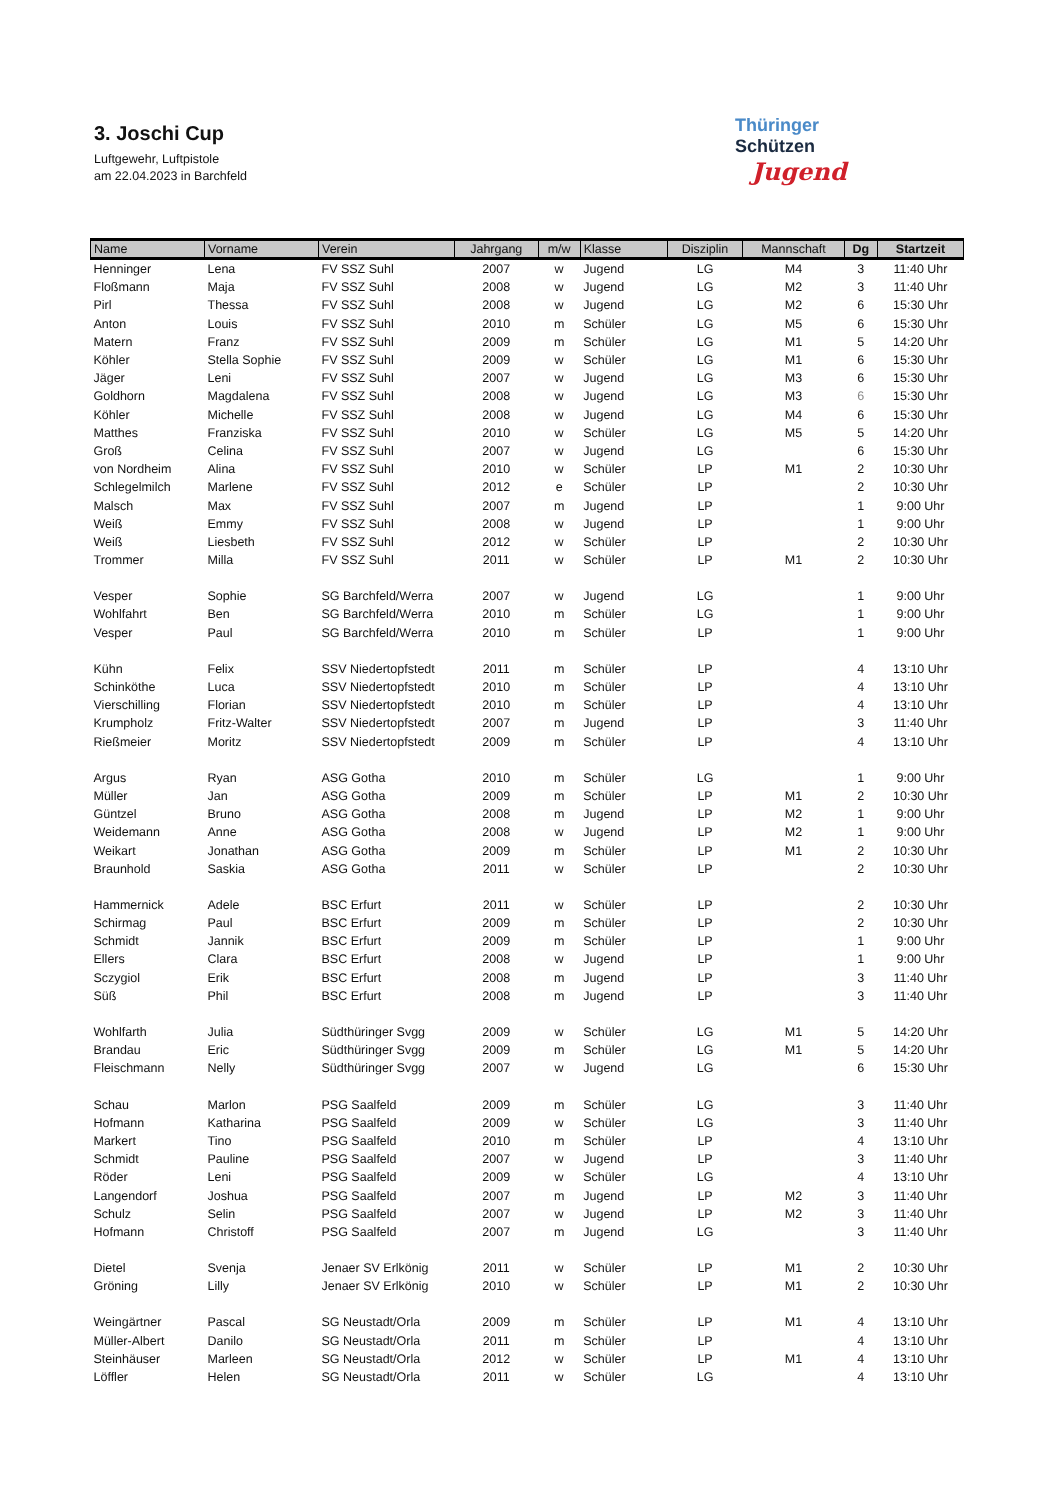3. Joschi Cup
Luftgewehr, Luftpistole
am 22.04.2023 in Barchfeld
Thüringer
Schützen
Jugend
| Name | Vorname | Verein | Jahrgang | m/w | Klasse | Disziplin | Mannschaft | Dg | Startzeit |
| --- | --- | --- | --- | --- | --- | --- | --- | --- | --- |
| Henninger | Lena | FV SSZ Suhl | 2007 | w | Jugend | LG | M4 | 3 | 11:40 Uhr |
| Floßmann | Maja | FV SSZ Suhl | 2008 | w | Jugend | LG | M2 | 3 | 11:40 Uhr |
| Pirl | Thessa | FV SSZ Suhl | 2008 | w | Jugend | LG | M2 | 6 | 15:30 Uhr |
| Anton | Louis | FV SSZ Suhl | 2010 | m | Schüler | LG | M5 | 6 | 15:30 Uhr |
| Matern | Franz | FV SSZ Suhl | 2009 | m | Schüler | LG | M1 | 5 | 14:20 Uhr |
| Köhler | Stella Sophie | FV SSZ Suhl | 2009 | w | Schüler | LG | M1 | 6 | 15:30 Uhr |
| Jäger | Leni | FV SSZ Suhl | 2007 | w | Jugend | LG | M3 | 6 | 15:30 Uhr |
| Goldhorn | Magdalena | FV SSZ Suhl | 2008 | w | Jugend | LG | M3 | 6 | 15:30 Uhr |
| Köhler | Michelle | FV SSZ Suhl | 2008 | w | Jugend | LG | M4 | 6 | 15:30 Uhr |
| Matthes | Franziska | FV SSZ Suhl | 2010 | w | Schüler | LG | M5 | 5 | 14:20 Uhr |
| Groß | Celina | FV SSZ Suhl | 2007 | w | Jugend | LG | | 6 | 15:30 Uhr |
| von Nordheim | Alina | FV SSZ Suhl | 2010 | w | Schüler | LP | M1 | 2 | 10:30 Uhr |
| Schlegelmilch | Marlene | FV SSZ Suhl | 2012 | e | Schüler | LP | | 2 | 10:30 Uhr |
| Malsch | Max | FV SSZ Suhl | 2007 | m | Jugend | LP | | 1 | 9:00 Uhr |
| Weiß | Emmy | FV SSZ Suhl | 2008 | w | Jugend | LP | | 1 | 9:00 Uhr |
| Weiß | Liesbeth | FV SSZ Suhl | 2012 | w | Schüler | LP | | 2 | 10:30 Uhr |
| Trommer | Milla | FV SSZ Suhl | 2011 | w | Schüler | LP | M1 | 2 | 10:30 Uhr |
| Vesper | Sophie | SG Barchfeld/Werra | 2007 | w | Jugend | LG | | 1 | 9:00 Uhr |
| Wohlfahrt | Ben | SG Barchfeld/Werra | 2010 | m | Schüler | LG | | 1 | 9:00 Uhr |
| Vesper | Paul | SG Barchfeld/Werra | 2010 | m | Schüler | LP | | 1 | 9:00 Uhr |
| Kühn | Felix | SSV Niedertopfstedt | 2011 | m | Schüler | LP | | 4 | 13:10 Uhr |
| Schinköthe | Luca | SSV Niedertopfstedt | 2010 | m | Schüler | LP | | 4 | 13:10 Uhr |
| Vierschilling | Florian | SSV Niedertopfstedt | 2010 | m | Schüler | LP | | 4 | 13:10 Uhr |
| Krumpholz | Fritz-Walter | SSV Niedertopfstedt | 2007 | m | Jugend | LP | | 3 | 11:40 Uhr |
| Rießmeier | Moritz | SSV Niedertopfstedt | 2009 | m | Schüler | LP | | 4 | 13:10 Uhr |
| Argus | Ryan | ASG Gotha | 2010 | m | Schüler | LG | | 1 | 9:00 Uhr |
| Müller | Jan | ASG Gotha | 2009 | m | Schüler | LP | M1 | 2 | 10:30 Uhr |
| Güntzel | Bruno | ASG Gotha | 2008 | m | Jugend | LP | M2 | 1 | 9:00 Uhr |
| Weidemann | Anne | ASG Gotha | 2008 | w | Jugend | LP | M2 | 1 | 9:00 Uhr |
| Weikart | Jonathan | ASG Gotha | 2009 | m | Schüler | LP | M1 | 2 | 10:30 Uhr |
| Braunhold | Saskia | ASG Gotha | 2011 | w | Schüler | LP | | 2 | 10:30 Uhr |
| Hammernick | Adele | BSC Erfurt | 2011 | w | Schüler | LP | | 2 | 10:30 Uhr |
| Schirmag | Paul | BSC Erfurt | 2009 | m | Schüler | LP | | 2 | 10:30 Uhr |
| Schmidt | Jannik | BSC Erfurt | 2009 | m | Schüler | LP | | 1 | 9:00 Uhr |
| Ellers | Clara | BSC Erfurt | 2008 | w | Jugend | LP | | 1 | 9:00 Uhr |
| Sczygiol | Erik | BSC Erfurt | 2008 | m | Jugend | LP | | 3 | 11:40 Uhr |
| Süß | Phil | BSC Erfurt | 2008 | m | Jugend | LP | | 3 | 11:40 Uhr |
| Wohlfarth | Julia | Südthüringer Svgg | 2009 | w | Schüler | LG | M1 | 5 | 14:20 Uhr |
| Brandau | Eric | Südthüringer Svgg | 2009 | m | Schüler | LG | M1 | 5 | 14:20 Uhr |
| Fleischmann | Nelly | Südthüringer Svgg | 2007 | w | Jugend | LG | | 6 | 15:30 Uhr |
| Schau | Marlon | PSG Saalfeld | 2009 | m | Schüler | LG | | 3 | 11:40 Uhr |
| Hofmann | Katharina | PSG Saalfeld | 2009 | w | Schüler | LG | | 3 | 11:40 Uhr |
| Markert | Tino | PSG Saalfeld | 2010 | m | Schüler | LP | | 4 | 13:10 Uhr |
| Schmidt | Pauline | PSG Saalfeld | 2007 | w | Jugend | LP | | 3 | 11:40 Uhr |
| Röder | Leni | PSG Saalfeld | 2009 | w | Schüler | LG | | 4 | 13:10 Uhr |
| Langendorf | Joshua | PSG Saalfeld | 2007 | m | Jugend | LP | M2 | 3 | 11:40 Uhr |
| Schulz | Selin | PSG Saalfeld | 2007 | w | Jugend | LP | M2 | 3 | 11:40 Uhr |
| Hofmann | Christoff | PSG Saalfeld | 2007 | m | Jugend | LG | | 3 | 11:40 Uhr |
| Dietel | Svenja | Jenaer SV Erlkönig | 2011 | w | Schüler | LP | M1 | 2 | 10:30 Uhr |
| Gröning | Lilly | Jenaer SV Erlkönig | 2010 | w | Schüler | LP | M1 | 2 | 10:30 Uhr |
| Weingärtner | Pascal | SG Neustadt/Orla | 2009 | m | Schüler | LP | M1 | 4 | 13:10 Uhr |
| Müller-Albert | Danilo | SG Neustadt/Orla | 2011 | m | Schüler | LP | | 4 | 13:10 Uhr |
| Steinhäuser | Marleen | SG Neustadt/Orla | 2012 | w | Schüler | LP | M1 | 4 | 13:10 Uhr |
| Löffler | Helen | SG Neustadt/Orla | 2011 | w | Schüler | LG | | 4 | 13:10 Uhr |